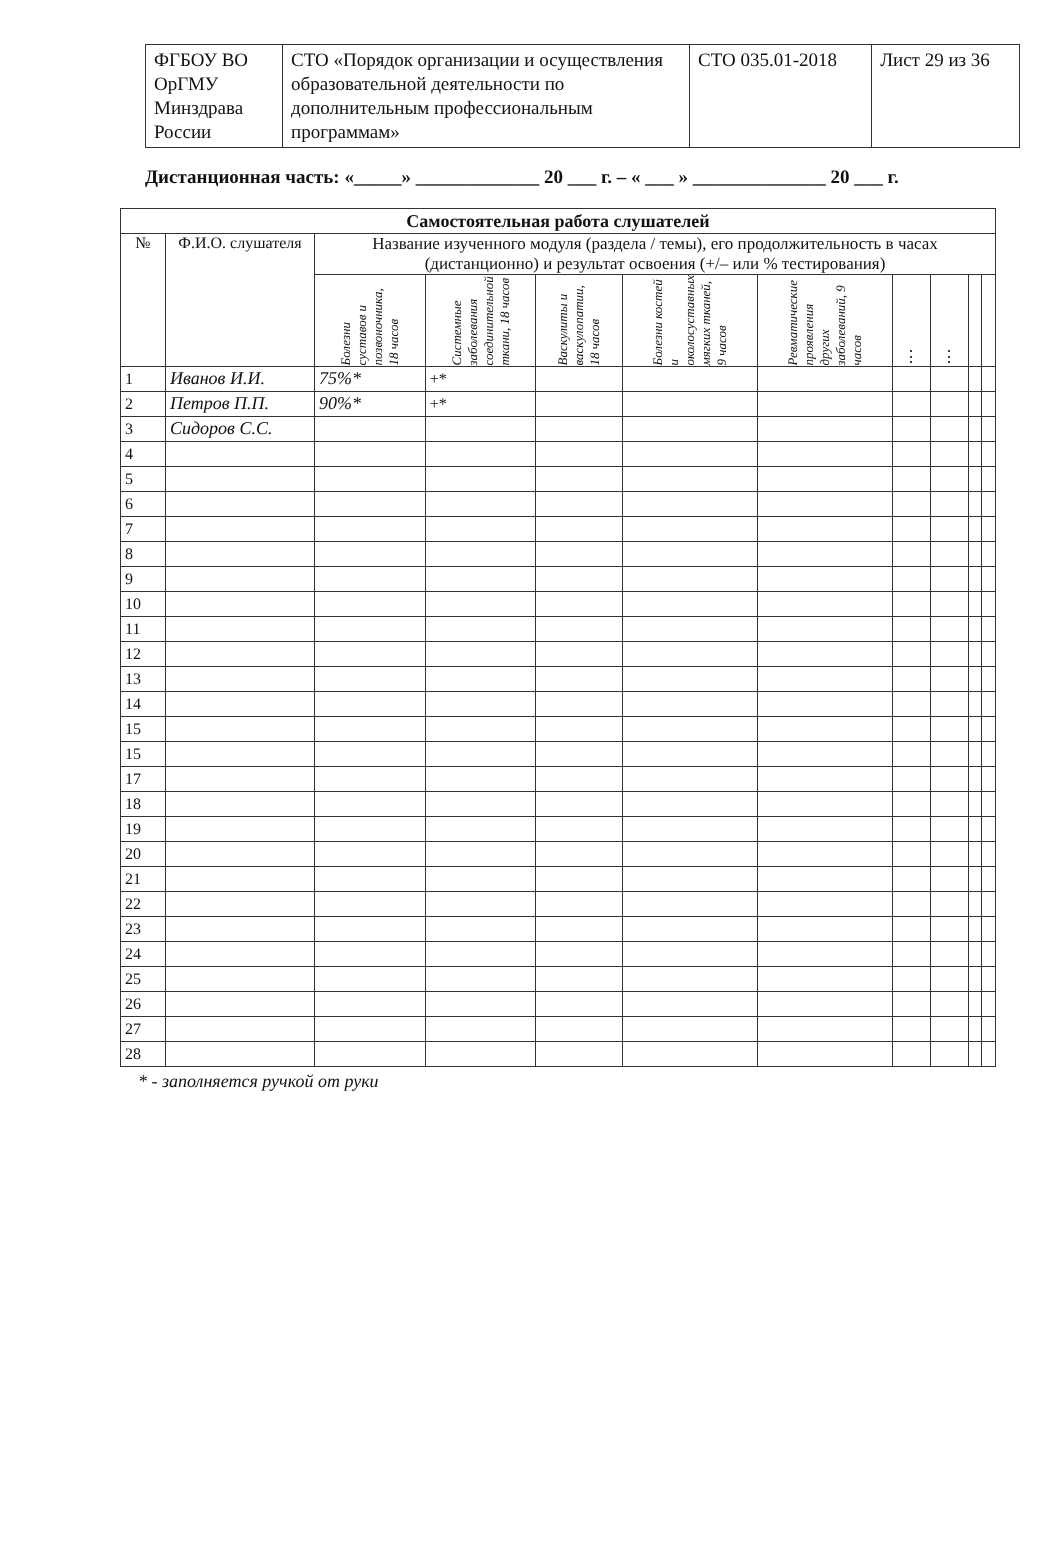| ФГБОУ ВО ОрГМУ Минздрава России | СТО «Порядок организации и осуществления образовательной деятельности по дополнительным профессиональным программам» | СТО 035.01-2018 | Лист 29 из 36 |
Дистанционная часть: «_____» _____________ 20 ___ г. – « ___ » ______________ 20 ___ г.
| Самостоятельная работа слушателей | | | | | | | | | | |
| --- | --- | --- | --- | --- | --- | --- | --- | --- | --- | --- |
| № | Ф.И.О. слушателя | Название изученного модуля (раздела / темы), его продолжительность в часах (дистанционно) и результат освоения (+/– или % тестирования) | | | | | | | | |
| | | Болезни суставов и позвоночника, 18 часов | Системные заболевания соединительной ткани, 18 часов | Васкулиты и васкулопатии, 18 часов | Болезни костей и околосуставных мягких тканей, 9 часов | Ревматические проявления других заболеваний, 9 часов | ⋮ | ⋮ | | |
| 1 | Иванов И.И. | 75%* | +* | | | | | | | |
| 2 | Петров П.П. | 90%* | +* | | | | | | | |
| 3 | Сидоров С.С. | | | | | | | | | |
| 4 | | | | | | | | | | |
| 5 | | | | | | | | | | |
| 6 | | | | | | | | | | |
| 7 | | | | | | | | | | |
| 8 | | | | | | | | | | |
| 9 | | | | | | | | | | |
| 10 | | | | | | | | | | |
| 11 | | | | | | | | | | |
| 12 | | | | | | | | | | |
| 13 | | | | | | | | | | |
| 14 | | | | | | | | | | |
| 15 | | | | | | | | | | |
| 15 | | | | | | | | | | |
| 17 | | | | | | | | | | |
| 18 | | | | | | | | | | |
| 19 | | | | | | | | | | |
| 20 | | | | | | | | | | |
| 21 | | | | | | | | | | |
| 22 | | | | | | | | | | |
| 23 | | | | | | | | | | |
| 24 | | | | | | | | | | |
| 25 | | | | | | | | | | |
| 26 | | | | | | | | | | |
| 27 | | | | | | | | | | |
| 28 | | | | | | | | | | |
* - заполняется ручкой от руки